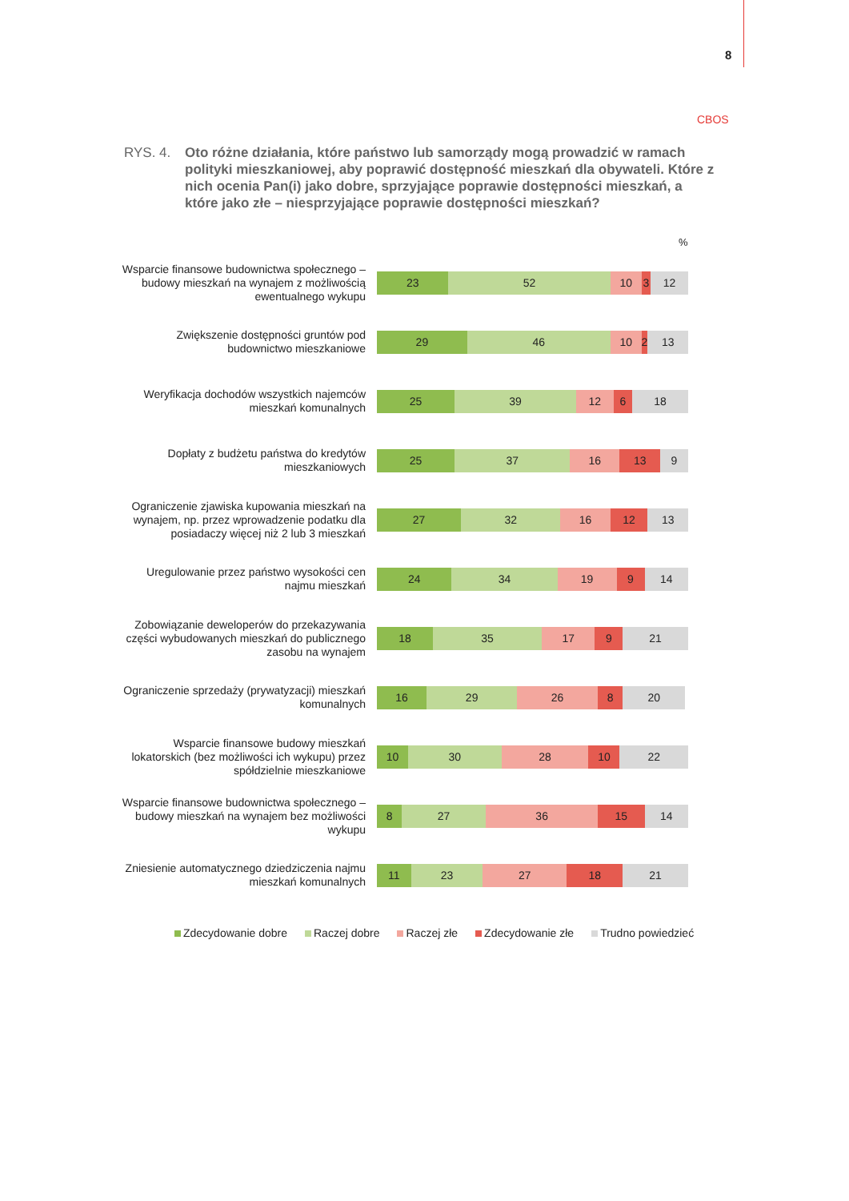8
CBOS
RYS. 4. Oto różne działania, które państwo lub samorządy mogą prowadzić w ramach polityki mieszkaniowej, aby poprawić dostępność mieszkań dla obywateli. Które z nich ocenia Pan(i) jako dobre, sprzyjające poprawie dostępności mieszkań, a które jako złe – niesprzyjające poprawie dostępności mieszkań?
%
Wsparcie finansowe budownictwa społecznego – budowy mieszkań na wynajem z możliwością ewentualnego wykupu
23 52 10 3 12
Zwiększenie dostępności gruntów pod budownictwo mieszkaniowe
29 46 10 2 13
Weryfikacja dochodów wszystkich najemców mieszkań komunalnych
25 39 12 6 18
Dopłaty z budżetu państwa do kredytów mieszkaniowych
25 37 16 13 9
Ograniczenie zjawiska kupowania mieszkań na wynajem, np. przez wprowadzenie podatku dla posiadaczy więcej niż 2 lub 3 mieszkań
27 32 16 12 13
Uregulowanie przez państwo wysokości cen najmu mieszkań
24 34 19 9 14
Zobowiązanie deweloperów do przekazywania części wybudowanych mieszkań do publicznego zasobu na wynajem
18 35 17 9 21
Ograniczenie sprzedaży (prywatyzacji) mieszkań komunalnych
16 29 26 8 20
Wsparcie finansowe budowy mieszkań lokatorskich (bez możliwości ich wykupu) przez spółdzielnie mieszkaniowe
10 30 28 10 22
Wsparcie finansowe budownictwa społecznego – budowy mieszkań na wynajem bez możliwości wykupu
8 27 36 15 14
Zniesienie automatycznego dziedziczenia najmu mieszkań komunalnych
11 23 27 18 21
Zdecydowanie dobre Raczej dobre Raczej złe Zdecydowanie złe Trudno powiedzieć